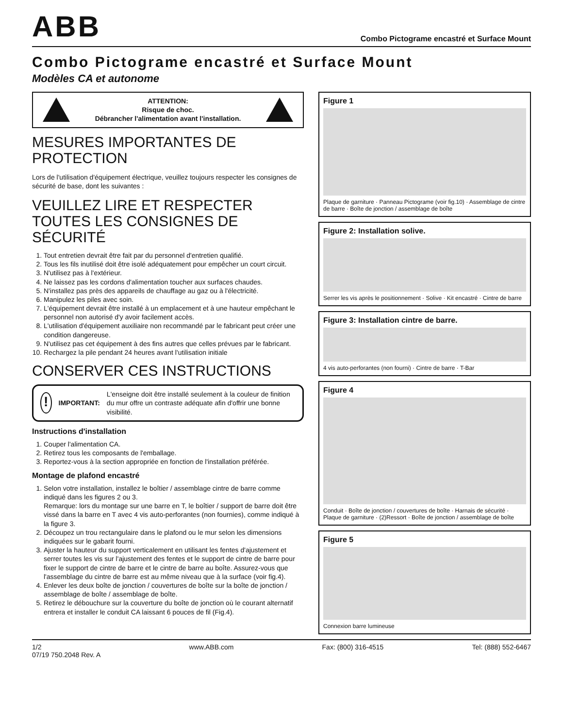ABB Combo Pictograme encastré et Surface Mount
Combo Pictograme encastré et Surface Mount
Modèles CA et autonome
ATTENTION:
Risque de choc.
Débrancher l'alimentation avant l'installation.
MESURES IMPORTANTES DE PROTECTION
Lors de l'utilisation d'équipement électrique, veuillez toujours respecter les consignes de sécurité de base, dont les suivantes :
VEUILLEZ LIRE ET RESPECTER TOUTES LES CONSIGNES DE SÉCURITÉ
1. Tout entretien devrait être fait par du personnel d'entretien qualifié.
2. Tous les fils inutilisé doit être isolé adéquatement pour empêcher un court circuit.
3. N'utilisez pas à l'extérieur.
4. Ne laissez pas les cordons d'alimentation toucher aux surfaces chaudes.
5. N'installez pas près des appareils de chauffage au gaz ou à l'électricité.
6. Manipulez les piles avec soin.
7. L'équipement devrait être installé à un emplacement et à une hauteur empêchant le personnel non autorisé d'y avoir facilement accès.
8. L'utilisation d'équipement auxiliaire non recommandé par le fabricant peut créer une condition dangereuse.
9. N'utilisez pas cet équipement à des fins autres que celles prévues par le fabricant.
10. Rechargez la pile pendant 24 heures avant l'utilisation initiale
CONSERVER CES INSTRUCTIONS
!
IMPORTANT:
L'enseigne doit être installé seulement à la couleur de finition du mur offre un contraste adéquate afin d'offrir une bonne visibilité.
Instructions d'installation
1. Couper l'alimentation CA.
2. Retirez tous les composants de l'emballage.
3. Reportez-vous à la section appropriée en fonction de l'installation préférée.
Montage de plafond encastré
1. Selon votre installation, installez le boîtier / assemblage cintre de barre comme indiqué dans les figures 2 ou 3.
Remarque: lors du montage sur une barre en T, le boîtier / support de barre doit être vissé dans la barre en T avec 4 vis auto-perforantes (non fournies), comme indiqué à la figure 3.
2. Découpez un trou rectangulaire dans le plafond ou le mur selon les dimensions indiquées sur le gabarit fourni.
3. Ajuster la hauteur du support verticalement en utilisant les fentes d'ajustement et serrer toutes les vis sur l'ajustement des fentes et le support de cintre de barre pour fixer le support de cintre de barre et le cintre de barre au boîte. Assurez-vous que l'assemblage du cintre de barre est au même niveau que à la surface (voir fig.4).
4. Enlever les deux boîte de jonction / couvertures de boîte sur la boîte de jonction / assemblage de boîte / assemblage de boîte.
5. Retirez le débouchure sur la couverture du boîte de jonction où le courant alternatif entrera et installer le conduit CA laissant 6 pouces de fil (Fig.4).
Figure 1
Plaque de garniture · Panneau Pictograme (voir fig.10) · Assemblage de cintre de barre · Boîte de jonction / assemblage de boîte
Figure 2: Installation solive.
Serrer les vis après le positionnement · Solive · Kit encastré · Cintre de barre
Figure 3: Installation cintre de barre.
4 vis auto-perforantes (non fourni) · Cintre de barre · T-Bar
Figure 4
Conduit · Boîte de jonction / couvertures de boîte · Harnais de sécurité · Plaque de garniture · (2)Ressort · Boîte de jonction / assemblage de boîte
Figure 5
Connexion barre lumineuse
1/2
07/19 750.2048 Rev. A www.ABB.com Fax: (800) 316-4515 Tel: (888) 552-6467